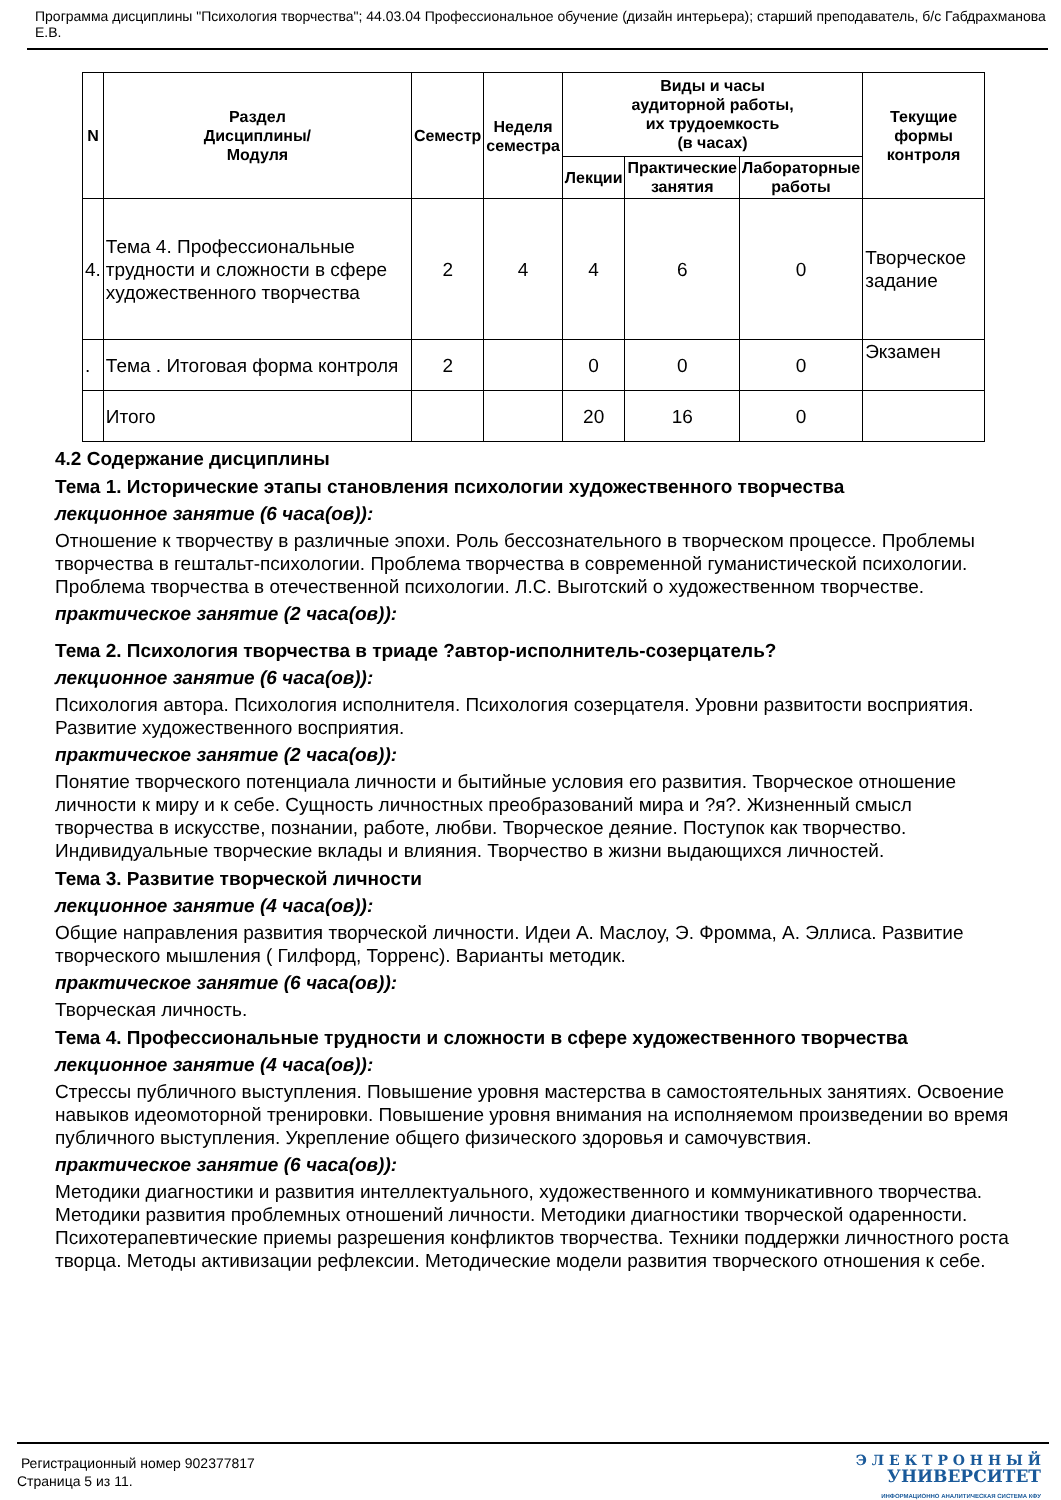Программа дисциплины "Психология творчества"; 44.03.04 Профессиональное обучение (дизайн интерьера); старший преподаватель, б/с Габдрахманова Е.В.
| N | Раздел Дисциплины/ Модуля | Семестр | Неделя семестра | Виды и часы аудиторной работы, их трудоемкость (в часах) | | | Текущие формы контроля |
| --- | --- | --- | --- | --- | --- | --- | --- |
| | | | | Лекции | Практические занятия | Лабораторные работы | |
| 4. | Тема 4. Профессиональные трудности и сложности в сфере художественного творчества | 2 | 4 | 4 | 6 | 0 | Творческое задание |
| . | Тема . Итоговая форма контроля | 2 | | 0 | 0 | 0 | Экзамен |
| | Итого | | | 20 | 16 | 0 | |
4.2 Содержание дисциплины
Тема 1. Исторические этапы становления психологии художественного творчества
лекционное занятие (6 часа(ов)):
Отношение к творчеству в различные эпохи. Роль бессознательного в творческом процессе. Проблемы творчества в гештальт-психологии. Проблема творчества в современной гуманистической психологии. Проблема творчества в отечественной психологии. Л.С. Выготский о художественном творчестве.
практическое занятие (2 часа(ов)):
Тема 2. Психология творчества в триаде ?автор-исполнитель-созерцатель?
лекционное занятие (6 часа(ов)):
Психология автора. Психология исполнителя. Психология созерцателя. Уровни развитости восприятия. Развитие художественного восприятия.
практическое занятие (2 часа(ов)):
Понятие творческого потенциала личности и бытийные условия его развития. Творческое отношение личности к миру и к себе. Сущность личностных преобразований мира и ?я?. Жизненный смысл творчества в искусстве, познании, работе, любви. Творческое деяние. Поступок как творчество. Индивидуальные творческие вклады и влияния. Творчество в жизни выдающихся личностей.
Тема 3. Развитие творческой личности
лекционное занятие (4 часа(ов)):
Общие направления развития творческой личности. Идеи А. Маслоу, Э. Фромма, А. Эллиса. Развитие творческого мышления ( Гилфорд, Торренс). Варианты методик.
практическое занятие (6 часа(ов)):
Творческая личность.
Тема 4. Профессиональные трудности и сложности в сфере художественного творчества
лекционное занятие (4 часа(ов)):
Стрессы публичного выступления. Повышение уровня мастерства в самостоятельных занятиях. Освоение навыков идеомоторной тренировки. Повышение уровня внимания на исполняемом произведении во время публичного выступления. Укрепление общего физического здоровья и самочувствия.
практическое занятие (6 часа(ов)):
Методики диагностики и развития интеллектуального, художественного и коммуникативного творчества. Методики развития проблемных отношений личности. Методики диагностики творческой одаренности. Психотерапевтические приемы разрешения конфликтов творчества. Техники поддержки личностного роста творца. Методы активизации рефлексии. Методические модели развития творческого отношения к себе.
Регистрационный номер 902377817
Страница 5 из 11.
Э Л Е К Т Р О Н Н Ы Й
УНИВЕРСИТЕТ
ИНФОРМАЦИОННО АНАЛИТИЧЕСКАЯ СИСТЕМА КФУ